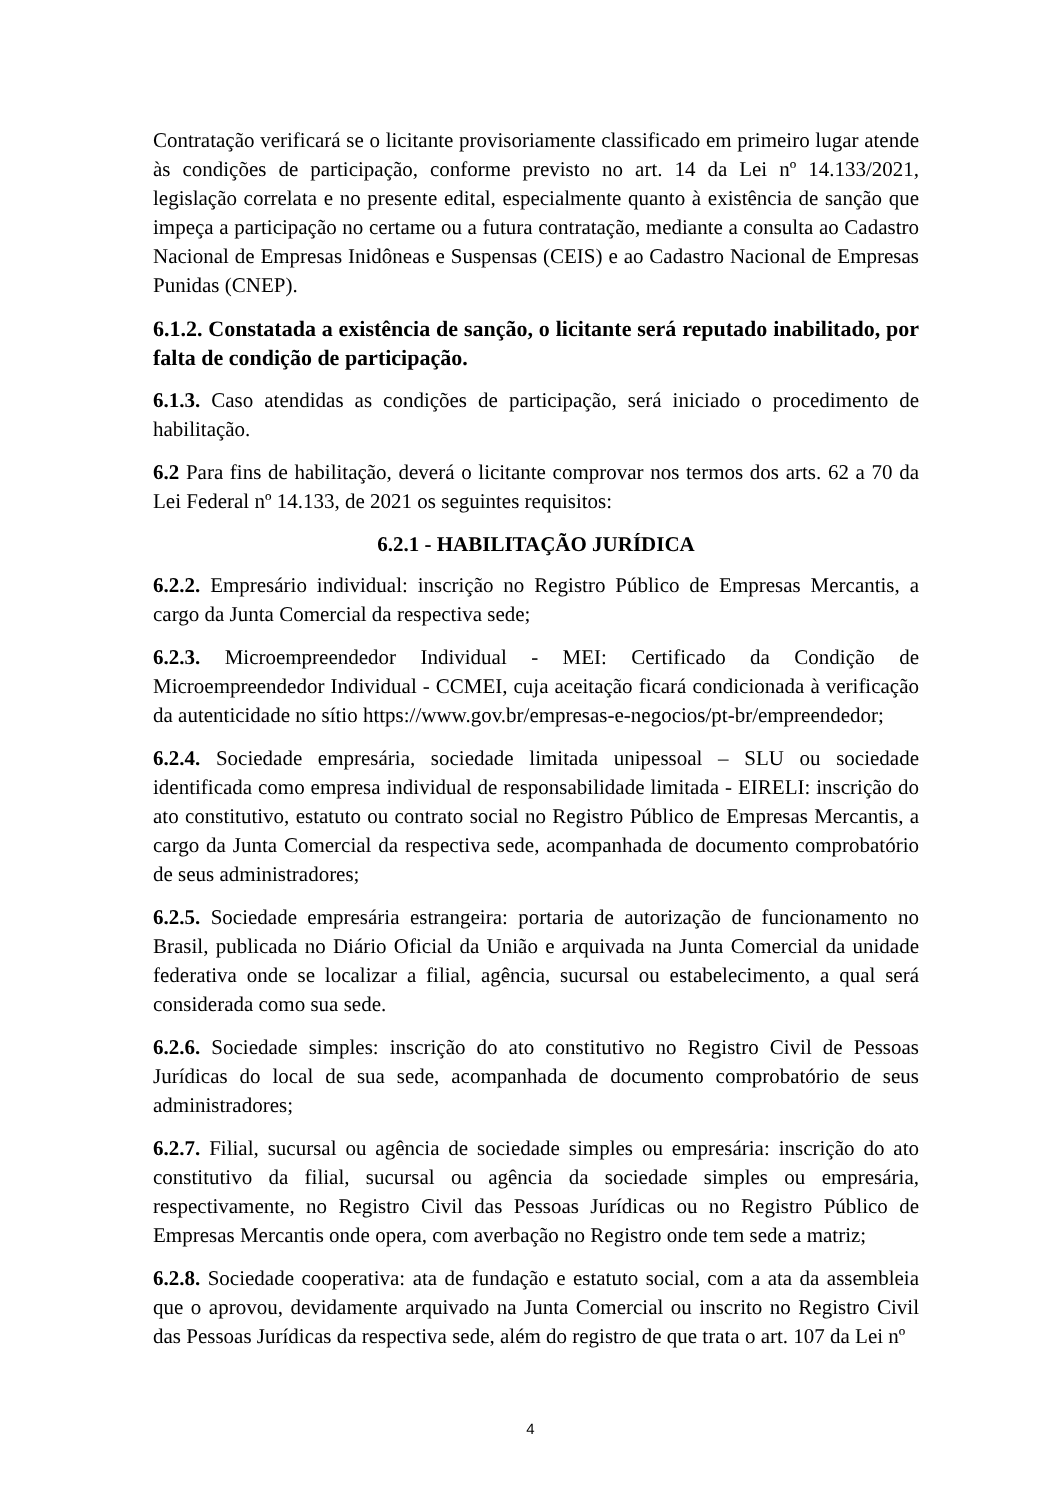Contratação verificará se o licitante provisoriamente classificado em primeiro lugar atende às condições de participação, conforme previsto no art. 14 da Lei nº 14.133/2021, legislação correlata e no presente edital, especialmente quanto à existência de sanção que impeça a participação no certame ou a futura contratação, mediante a consulta ao Cadastro Nacional de Empresas Inidôneas e Suspensas (CEIS) e ao Cadastro Nacional de Empresas Punidas (CNEP).
6.1.2. Constatada a existência de sanção, o licitante será reputado inabilitado, por falta de condição de participação.
6.1.3. Caso atendidas as condições de participação, será iniciado o procedimento de habilitação.
6.2 Para fins de habilitação, deverá o licitante comprovar nos termos dos arts. 62 a 70 da Lei Federal nº 14.133, de 2021 os seguintes requisitos:
6.2.1 - HABILITAÇÃO JURÍDICA
6.2.2. Empresário individual: inscrição no Registro Público de Empresas Mercantis, a cargo da Junta Comercial da respectiva sede;
6.2.3. Microempreendedor Individual - MEI: Certificado da Condição de Microempreendedor Individual - CCMEI, cuja aceitação ficará condicionada à verificação da autenticidade no sítio https://www.gov.br/empresas-e-negocios/pt-br/empreendedor;
6.2.4. Sociedade empresária, sociedade limitada unipessoal – SLU ou sociedade identificada como empresa individual de responsabilidade limitada - EIRELI: inscrição do ato constitutivo, estatuto ou contrato social no Registro Público de Empresas Mercantis, a cargo da Junta Comercial da respectiva sede, acompanhada de documento comprobatório de seus administradores;
6.2.5. Sociedade empresária estrangeira: portaria de autorização de funcionamento no Brasil, publicada no Diário Oficial da União e arquivada na Junta Comercial da unidade federativa onde se localizar a filial, agência, sucursal ou estabelecimento, a qual será considerada como sua sede.
6.2.6. Sociedade simples: inscrição do ato constitutivo no Registro Civil de Pessoas Jurídicas do local de sua sede, acompanhada de documento comprobatório de seus administradores;
6.2.7. Filial, sucursal ou agência de sociedade simples ou empresária: inscrição do ato constitutivo da filial, sucursal ou agência da sociedade simples ou empresária, respectivamente, no Registro Civil das Pessoas Jurídicas ou no Registro Público de Empresas Mercantis onde opera, com averbação no Registro onde tem sede a matriz;
6.2.8. Sociedade cooperativa: ata de fundação e estatuto social, com a ata da assembleia que o aprovou, devidamente arquivado na Junta Comercial ou inscrito no Registro Civil das Pessoas Jurídicas da respectiva sede, além do registro de que trata o art. 107 da Lei nº
4